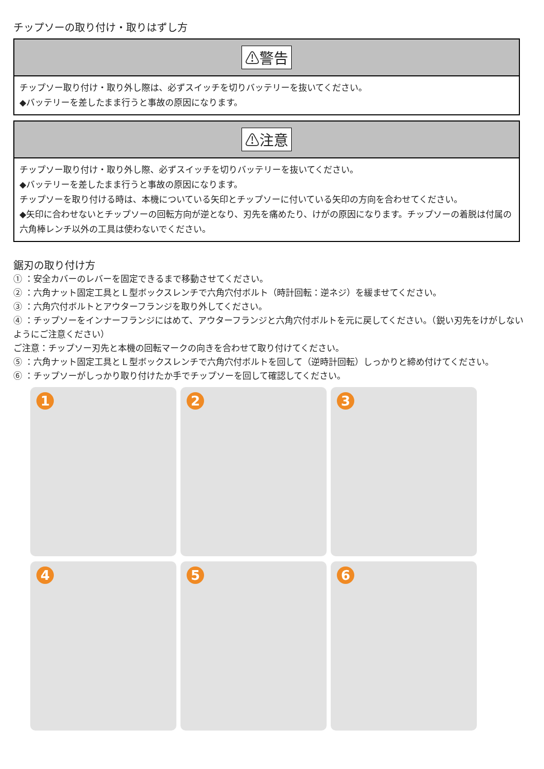チップソーの取り付け・取りはずし方
⚠警告
チップソー取り付け・取り外し際は、必ずスイッチを切りバッテリーを抜いてください。
◆バッテリーを差したまま行うと事故の原因になります。
⚠注意
チップソー取り付け・取り外し際、必ずスイッチを切りバッテリーを抜いてください。
◆バッテリーを差したまま行うと事故の原因になります。
チップソーを取り付ける時は、本機についている矢印とチップソーに付いている矢印の方向を合わせてください。
◆矢印に合わせないとチップソーの回転方向が逆となり、刃先を痛めたり、けがの原因になります。チップソーの着脱は付属の六角棒レンチ以外の工具は使わないでください。
鋸刃の取り付け方
① ：安全カバーのレバーを固定できるまで移動させてください。
② ：六角ナット固定工具とＬ型ボックスレンチで六角穴付ボルト（時計回転：逆ネジ）を緩ませてください。
③ ：六角穴付ボルトとアウターフランジを取り外してください。
④ ：チップソーをインナーフランジにはめて、アウターフランジと六角穴付ボルトを元に戻してください。（鋭い刃先をけがしないようにご注意ください）
ご注意：チップソー刃先と本機の回転マークの向きを合わせて取り付けてください。
⑤ ：六角ナット固定工具とＬ型ボックスレンチで六角穴付ボルトを回して（逆時計回転）しっかりと締め付けてください。
⑥ ：チップソーがしっかり取り付けたか手でチップソーを回して確認してください。
1
2
3
4
5
6